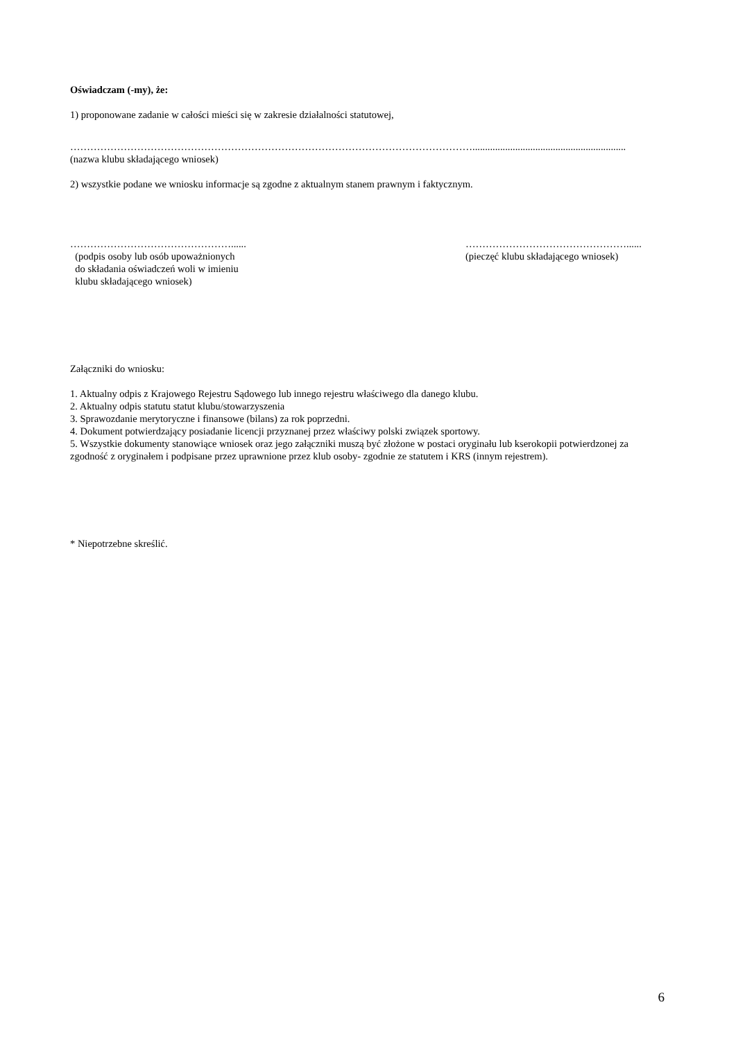Oświadczam (-my), że:
1) proponowane zadanie w całości mieści się w zakresie działalności statutowej,
………………………………………………………………………………………………………….............................................................
(nazwa klubu składającego wniosek)
2) wszystkie podane we wniosku informacje są zgodne z aktualnym stanem prawnym i faktycznym.
…………………………………………......
(podpis osoby lub osób upoważnionych
do składania oświadczeń woli w imieniu
klubu składającego wniosek)
…………………………………………......
(pieczęć klubu składającego wniosek)
Załączniki do wniosku:
1. Aktualny odpis z Krajowego Rejestru Sądowego lub innego rejestru właściwego dla danego klubu.
2. Aktualny odpis statutu statut klubu/stowarzyszenia
3. Sprawozdanie merytoryczne i finansowe (bilans) za rok poprzedni.
4. Dokument potwierdzający posiadanie licencji przyznanej przez właściwy polski związek sportowy.
5. Wszystkie dokumenty stanowiące wniosek oraz jego załączniki muszą być złożone w postaci oryginału lub kserokopii potwierdzonej za zgodność z oryginałem i podpisane przez uprawnione przez klub osoby- zgodnie ze statutem i KRS (innym rejestrem).
* Niepotrzebne skreślić.
6